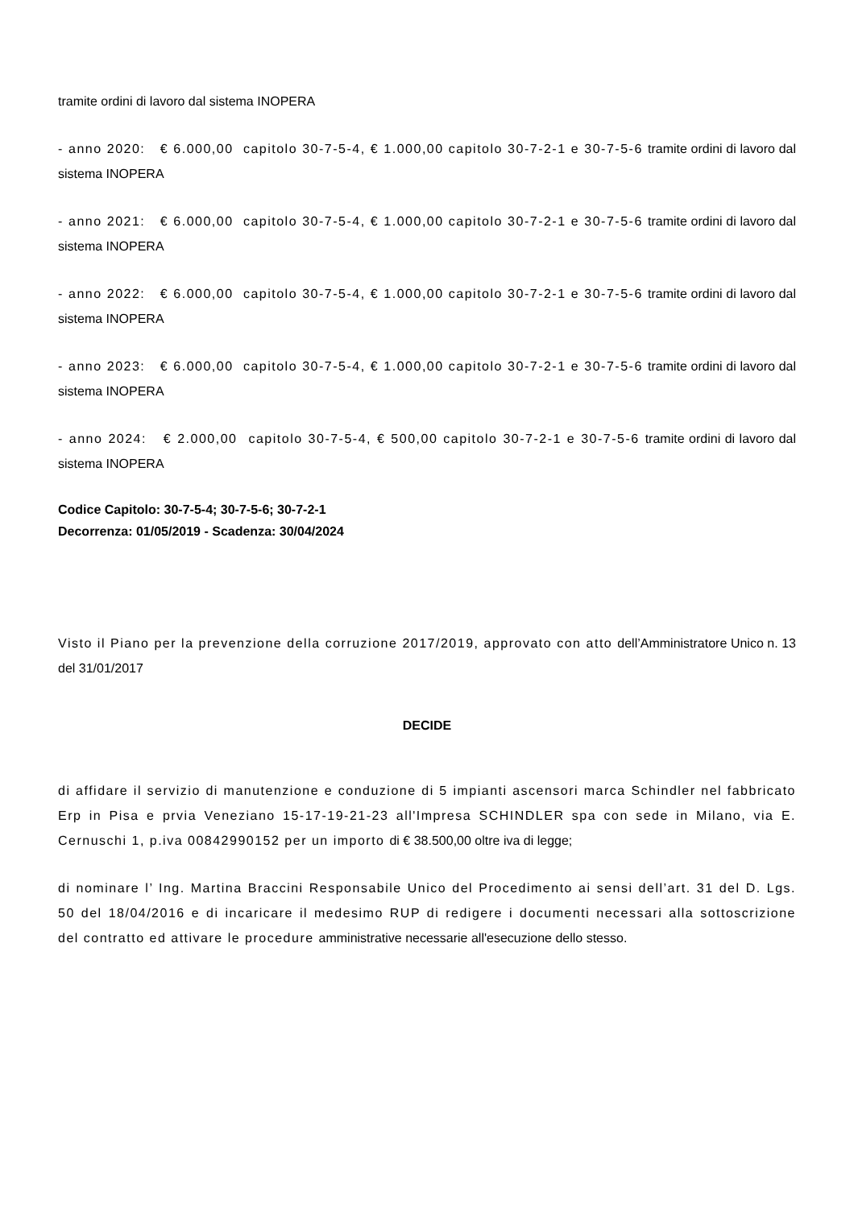tramite ordini di lavoro dal sistema INOPERA
- anno 2020: € 6.000,00 capitolo 30-7-5-4, € 1.000,00 capitolo 30-7-2-1 e 30-7-5-6 tramite ordini di lavoro dal sistema INOPERA
- anno 2021: € 6.000,00 capitolo 30-7-5-4, € 1.000,00 capitolo 30-7-2-1 e 30-7-5-6 tramite ordini di lavoro dal sistema INOPERA
- anno 2022: € 6.000,00 capitolo 30-7-5-4, € 1.000,00 capitolo 30-7-2-1 e 30-7-5-6 tramite ordini di lavoro dal sistema INOPERA
- anno 2023: € 6.000,00 capitolo 30-7-5-4, € 1.000,00 capitolo 30-7-2-1 e 30-7-5-6 tramite ordini di lavoro dal sistema INOPERA
- anno 2024: € 2.000,00 capitolo 30-7-5-4, € 500,00 capitolo 30-7-2-1 e 30-7-5-6 tramite ordini di lavoro dal sistema INOPERA
Codice Capitolo: 30-7-5-4; 30-7-5-6; 30-7-2-1
Decorrenza: 01/05/2019 - Scadenza: 30/04/2024
Visto il Piano per la prevenzione della corruzione 2017/2019, approvato con atto dell’Amministratore Unico n. 13 del 31/01/2017
DECIDE
di affidare il servizio di manutenzione e conduzione di 5 impianti ascensori marca Schindler nel fabbricato Erp in Pisa e prvia Veneziano 15-17-19-21-23 all'Impresa SCHINDLER spa con sede in Milano, via E. Cernuschi 1, p.iva 00842990152 per un importo di € 38.500,00 oltre iva di legge;
di nominare l’ Ing. Martina Braccini Responsabile Unico del Procedimento ai sensi dell’art. 31 del D. Lgs. 50 del 18/04/2016 e di incaricare il medesimo RUP di redigere i documenti necessari alla sottoscrizione del contratto ed attivare le procedure amministrative necessarie all'esecuzione dello stesso.